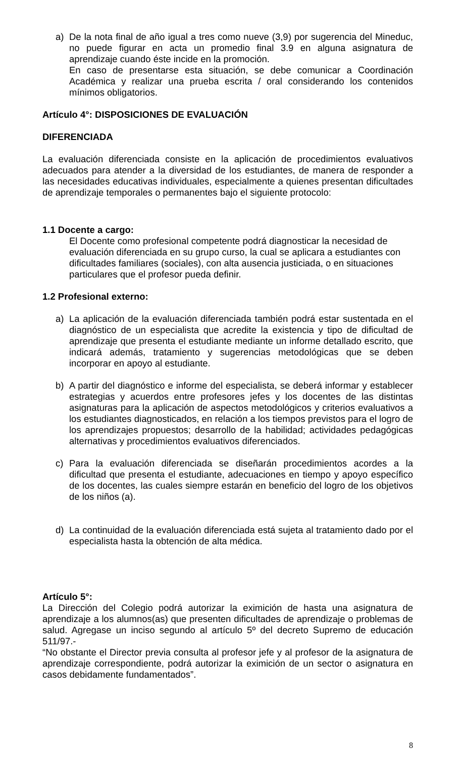a) De la nota final de año igual a tres como nueve (3,9) por sugerencia del Mineduc, no puede figurar en acta un promedio final 3.9 en alguna asignatura de aprendizaje cuando éste incide en la promoción.
En caso de presentarse esta situación, se debe comunicar a Coordinación Académica y realizar una prueba escrita / oral considerando los contenidos mínimos obligatorios.
Artículo 4°: DISPOSICIONES DE EVALUACIÓN
DIFERENCIADA
La evaluación diferenciada consiste en la aplicación de procedimientos evaluativos adecuados para atender a la diversidad de los estudiantes, de manera de responder a las necesidades educativas individuales, especialmente a quienes presentan dificultades de aprendizaje temporales o permanentes bajo el siguiente protocolo:
1.1 Docente a cargo:
El Docente como profesional competente podrá diagnosticar la necesidad de evaluación diferenciada en su grupo curso, la cual se aplicara a estudiantes con dificultades familiares (sociales), con alta ausencia justiciada, o en situaciones particulares que el profesor pueda definir.
1.2 Profesional externo:
a) La aplicación de la evaluación diferenciada también podrá estar sustentada en el diagnóstico de un especialista que acredite la existencia y tipo de dificultad de aprendizaje que presenta el estudiante mediante un informe detallado escrito, que indicará además, tratamiento y sugerencias metodológicas que se deben incorporar en apoyo al estudiante.
b) A partir del diagnóstico e informe del especialista, se deberá informar y establecer estrategias y acuerdos entre profesores jefes y los docentes de las distintas asignaturas para la aplicación de aspectos metodológicos y criterios evaluativos a los estudiantes diagnosticados, en relación a los tiempos previstos para el logro de los aprendizajes propuestos; desarrollo de la habilidad; actividades pedagógicas alternativas y procedimientos evaluativos diferenciados.
c) Para la evaluación diferenciada se diseñarán procedimientos acordes a la dificultad que presenta el estudiante, adecuaciones en tiempo y apoyo específico de los docentes, las cuales siempre estarán en beneficio del logro de los objetivos de los niños (a).
d) La continuidad de la evaluación diferenciada está sujeta al tratamiento dado por el especialista hasta la obtención de alta médica.
Artículo 5°:
La Dirección del Colegio podrá autorizar la eximición de hasta una asignatura de aprendizaje a los alumnos(as) que presenten dificultades de aprendizaje o problemas de salud. Agregase un inciso segundo al artículo 5º del decreto Supremo de educación 511/97.-
“No obstante el Director previa consulta al profesor jefe y al profesor de la asignatura de aprendizaje correspondiente, podrá autorizar la eximición de un sector o asignatura en casos debidamente fundamentados”.
8